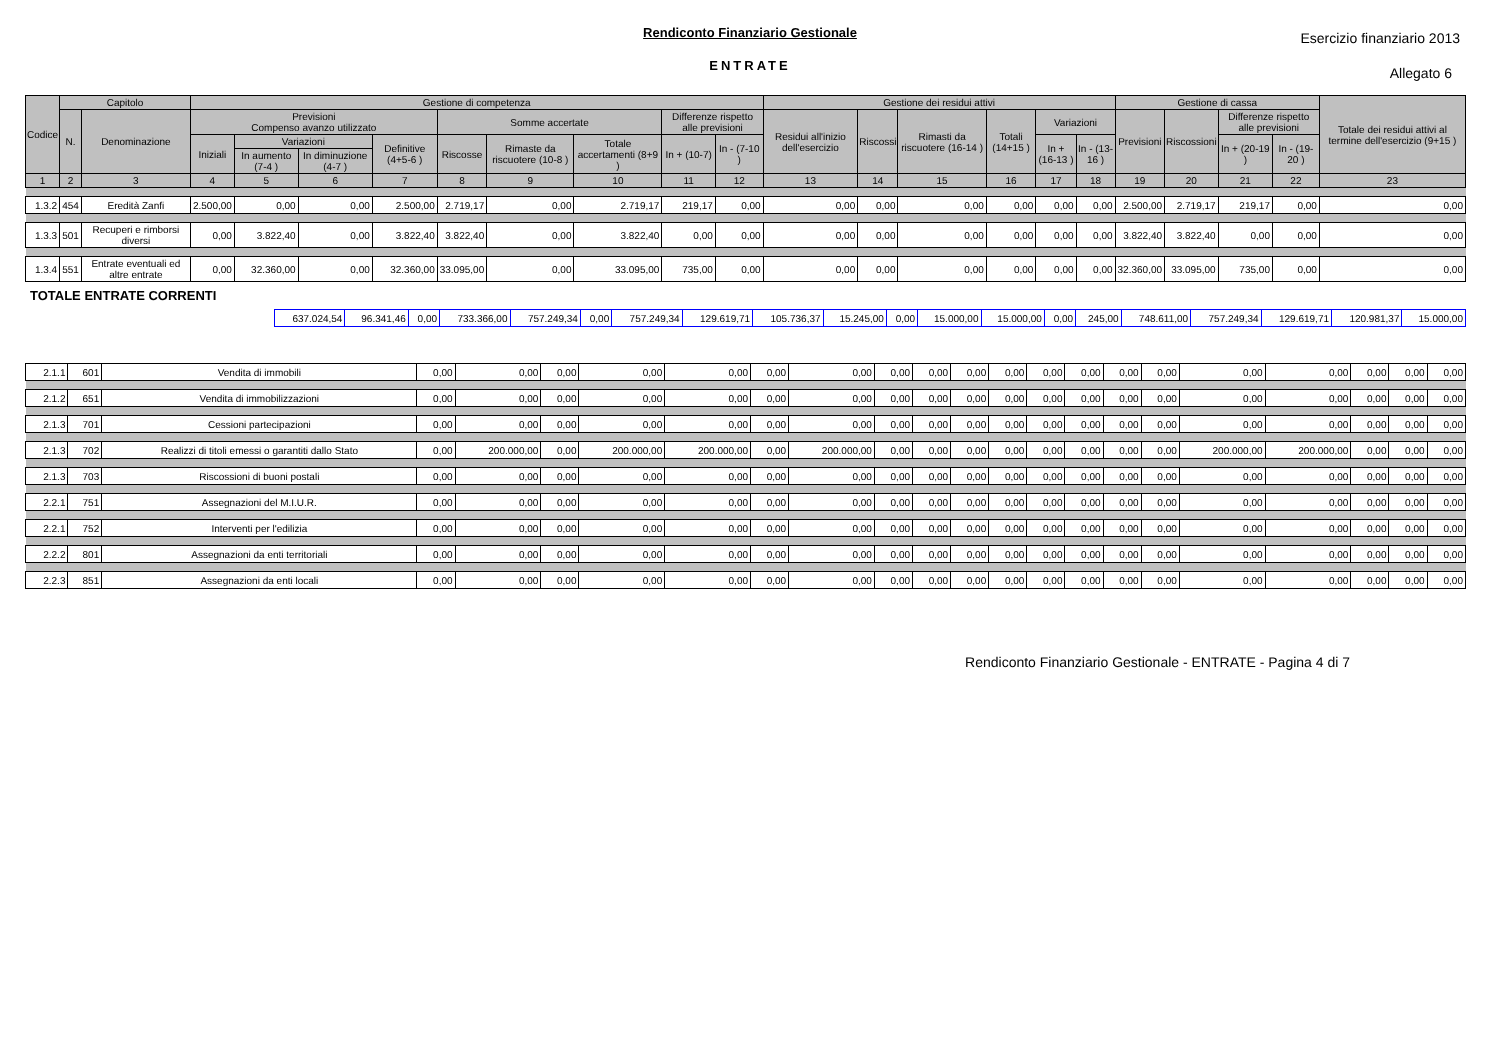Rendiconto Finanziario Gestionale
Esercizio finanziario 2013
ENTRATE
Allegato 6
| Codice | Capitolo | | Gestione di competenza | | | | | | | | | Gestione dei residui attivi | | | | | | Gestione di cassa | | | | Totale dei residui attivi al termine dell'esercizio (9+15 ) |
| --- | --- | --- | --- | --- | --- | --- | --- | --- | --- | --- | --- | --- | --- | --- | --- | --- | --- | --- | --- | --- | --- | --- |
| | N. | Denominazione | Previsioni Compenso avanzo utilizzato | | | | Somme accertate | | | Differenze rispetto alle previsioni | | Residui all'inizio dell'esercizio | Riscossi | Rimasti da riscuotere (16-14 ) | Totali (14+15 ) | Variazioni | | Previsioni | Riscossioni | Differenze rispetto alle previsioni | | |
| | | | Iniziali | Variazioni | | Definitive (4+5-6 ) | Riscosse | Rimaste da riscuotere (10-8 ) | Totale accertamenti (8+9 ) | In + (10-7) | In - (7-10 ) | | | | | In + (16-13 ) | In - (13-16 ) | | | In + (20-19 ) | In - (19-20 ) | |
| | | | | In aumento (7-4 ) | In diminuzione (4-7 ) | | | | | | | | | | | | | | | | | |
| 1 | 2 | 3 | 4 | 5 | 6 | 7 | 8 | 9 | 10 | 11 | 12 | 13 | 14 | 15 | 16 | 17 | 18 | 19 | 20 | 21 | 22 | 23 |
| 1.3.2 | 454 | Eredità Zanfi | 2.500,00 | 0,00 | 0,00 | 2.500,00 | 2.719,17 | 0,00 | 2.719,17 | 219,17 | 0,00 | 0,00 | 0,00 | 0,00 | 0,00 | 0,00 | 0,00 | 2.500,00 | 2.719,17 | 219,17 | 0,00 | 0,00 |
| 1.3.3 | 501 | Recuperi e rimborsi diversi | 0,00 | 3.822,40 | 0,00 | 3.822,40 | 3.822,40 | 0,00 | 3.822,40 | 0,00 | 0,00 | 0,00 | 0,00 | 0,00 | 0,00 | 0,00 | 0,00 | 3.822,40 | 3.822,40 | 0,00 | 0,00 | 0,00 |
| 1.3.4 | 551 | Entrate eventuali ed altre entrate | 0,00 | 32.360,00 | 0,00 | 32.360,00 | 33.095,00 | 0,00 | 33.095,00 | 735,00 | 0,00 | 0,00 | 0,00 | 0,00 | 0,00 | 0,00 | 0,00 | 32.360,00 | 33.095,00 | 735,00 | 0,00 | 0,00 |
TOTALE ENTRATE CORRENTI
| | 637.024,54 | 96.341,46 | 0,00 | 733.366,00 | 757.249,34 | 0,00 | 757.249,34 | 129.619,71 | 105.736,37 | 15.245,00 | 0,00 | 15.000,00 | 15.000,00 | 0,00 | 245,00 | 748.611,00 | 757.249,34 | 129.619,71 | 120.981,37 | 15.000,00 |
| 2.1.1 | 601 | Vendita di immobili | 0,00 | 0,00 | 0,00 | 0,00 | 0,00 | 0,00 | 0,00 | 0,00 | 0,00 | 0,00 | 0,00 | 0,00 | 0,00 | 0,00 | 0,00 | 0,00 | 0,00 | 0,00 | 0,00 | 0,00 |
| 2.1.2 | 651 | Vendita di immobilizzazioni | 0,00 | 0,00 | 0,00 | 0,00 | 0,00 | 0,00 | 0,00 | 0,00 | 0,00 | 0,00 | 0,00 | 0,00 | 0,00 | 0,00 | 0,00 | 0,00 | 0,00 | 0,00 | 0,00 | 0,00 |
| 2.1.3 | 701 | Cessioni partecipazioni | 0,00 | 0,00 | 0,00 | 0,00 | 0,00 | 0,00 | 0,00 | 0,00 | 0,00 | 0,00 | 0,00 | 0,00 | 0,00 | 0,00 | 0,00 | 0,00 | 0,00 | 0,00 | 0,00 | 0,00 |
| 2.1.3 | 702 | Realizzi di titoli emessi o garantiti dallo Stato | 0,00 | 200.000,00 | 0,00 | 200.000,00 | 200.000,00 | 0,00 | 200.000,00 | 0,00 | 0,00 | 0,00 | 0,00 | 0,00 | 0,00 | 0,00 | 0,00 | 200.000,00 | 200.000,00 | 0,00 | 0,00 | 0,00 |
| 2.1.3 | 703 | Riscossioni di buoni postali | 0,00 | 0,00 | 0,00 | 0,00 | 0,00 | 0,00 | 0,00 | 0,00 | 0,00 | 0,00 | 0,00 | 0,00 | 0,00 | 0,00 | 0,00 | 0,00 | 0,00 | 0,00 | 0,00 | 0,00 |
| 2.2.1 | 751 | Assegnazioni del M.I.U.R. | 0,00 | 0,00 | 0,00 | 0,00 | 0,00 | 0,00 | 0,00 | 0,00 | 0,00 | 0,00 | 0,00 | 0,00 | 0,00 | 0,00 | 0,00 | 0,00 | 0,00 | 0,00 | 0,00 | 0,00 |
| 2.2.1 | 752 | Interventi per l'edilizia | 0,00 | 0,00 | 0,00 | 0,00 | 0,00 | 0,00 | 0,00 | 0,00 | 0,00 | 0,00 | 0,00 | 0,00 | 0,00 | 0,00 | 0,00 | 0,00 | 0,00 | 0,00 | 0,00 | 0,00 |
| 2.2.2 | 801 | Assegnazioni da enti territoriali | 0,00 | 0,00 | 0,00 | 0,00 | 0,00 | 0,00 | 0,00 | 0,00 | 0,00 | 0,00 | 0,00 | 0,00 | 0,00 | 0,00 | 0,00 | 0,00 | 0,00 | 0,00 | 0,00 | 0,00 |
| 2.2.3 | 851 | Assegnazioni da enti locali | 0,00 | 0,00 | 0,00 | 0,00 | 0,00 | 0,00 | 0,00 | 0,00 | 0,00 | 0,00 | 0,00 | 0,00 | 0,00 | 0,00 | 0,00 | 0,00 | 0,00 | 0,00 | 0,00 | 0,00 |
Rendiconto Finanziario Gestionale - ENTRATE - Pagina 4 di 7